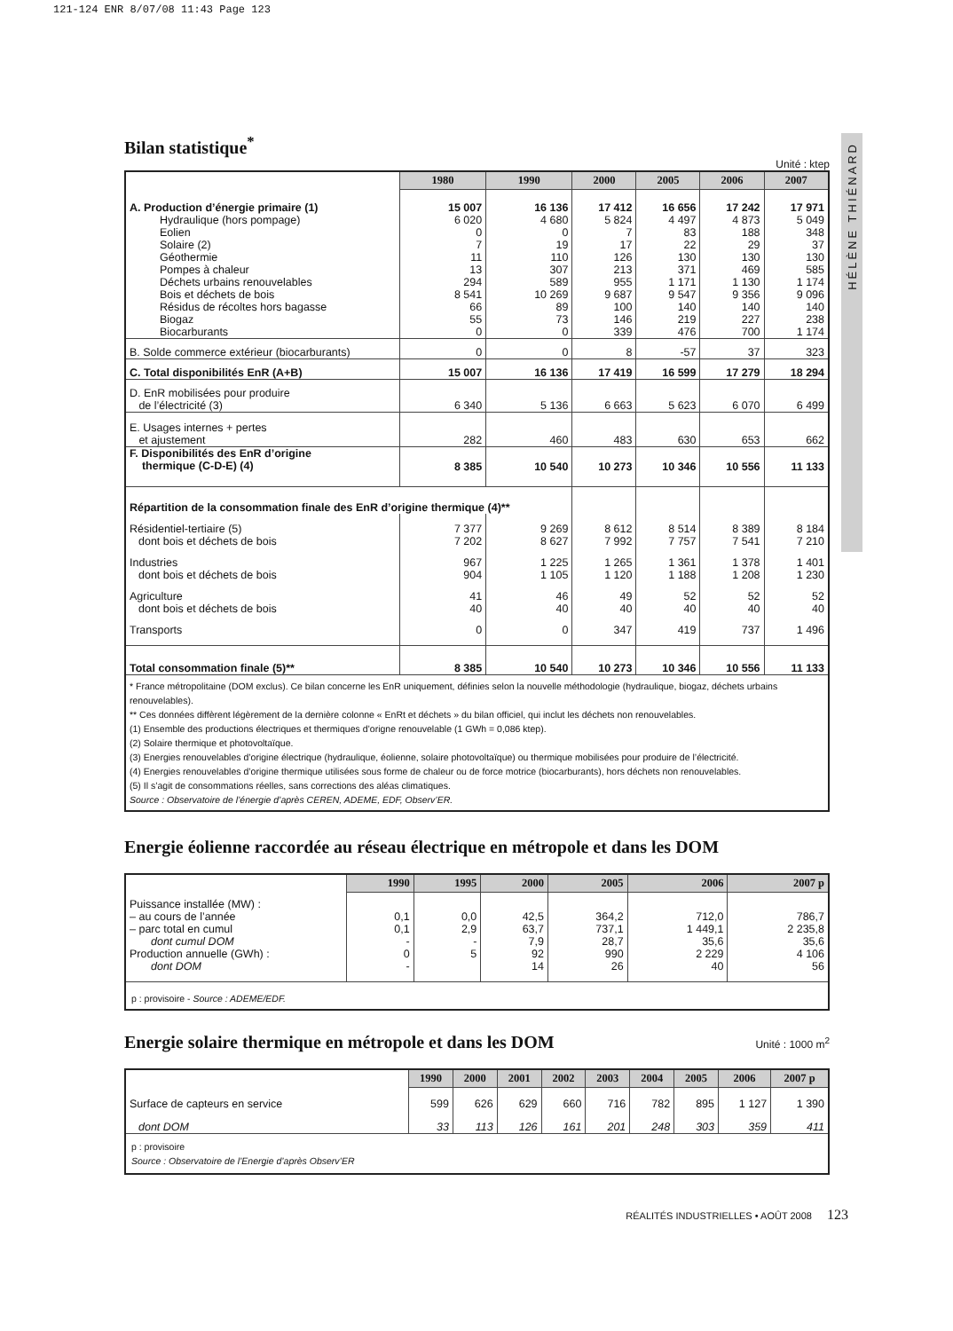121-124 ENR 8/07/08 11:43 Page 123
HÉLÈNE THIÉNARD
Bilan statistique<sup>*</sup>
Unité : ktep
| | 1980 | 1990 | 2000 | 2005 | 2006 | 2007 |
| A. Production d’énergie primaire (1) | 15 007 | 16 136 | 17 412 | 16 656 | 17 242 | 17 971 |
| Hydraulique (hors pompage) | 6 020 | 4 680 | 5 824 | 4 497 | 4 873 | 5 049 |
| Eolien | 0 | 0 | 7 | 83 | 188 | 348 |
| Solaire (2) | 7 | 19 | 17 | 22 | 29 | 37 |
| Géothermie | 11 | 110 | 126 | 130 | 130 | 130 |
| Pompes à chaleur | 13 | 307 | 213 | 371 | 469 | 585 |
| Déchets urbains renouvelables | 294 | 589 | 955 | 1 171 | 1 130 | 1 174 |
| Bois et déchets de bois | 8 541 | 10 269 | 9 687 | 9 547 | 9 356 | 9 096 |
| Résidus de récoltes hors bagasse | 66 | 89 | 100 | 140 | 140 | 140 |
| Biogaz | 55 | 73 | 146 | 219 | 227 | 238 |
| Biocarburants | 0 | 0 | 339 | 476 | 700 | 1 174 |
| B. Solde commerce extérieur (biocarburants) | 0 | 0 | 8 | -57 | 37 | 323 |
| C. Total disponibilités EnR (A+B) | 15 007 | 16 136 | 17 419 | 16 599 | 17 279 | 18 294 |
| D. EnR mobilisées pour produire de l’électricité (3) | 6 340 | 5 136 | 6 663 | 5 623 | 6 070 | 6 499 |
| E. Usages internes + pertes et ajustement | 282 | 460 | 483 | 630 | 653 | 662 |
| F. Disponibilités des EnR d’origine thermique (C-D-E) (4) | 8 385 | 10 540 | 10 273 | 10 346 | 10 556 | 11 133 |
| Répartition de la consommation finale des EnR d’origine thermique (4)** | | | | | | |
| Résidentiel-tertiaire (5) | 7 377 | 9 269 | 8 612 | 8 514 | 8 389 | 8 184 |
| dont bois et déchets de bois | 7 202 | 8 627 | 7 992 | 7 757 | 7 541 | 7 210 |
| Industries | 967 | 1 225 | 1 265 | 1 361 | 1 378 | 1 401 |
| dont bois et déchets de bois | 904 | 1 105 | 1 120 | 1 188 | 1 208 | 1 230 |
| Agriculture | 41 | 46 | 49 | 52 | 52 | 52 |
| dont bois et déchets de bois | 40 | 40 | 40 | 40 | 40 | 40 |
| Transports | 0 | 0 | 347 | 419 | 737 | 1 496 |
| Total consommation finale (5)** | 8 385 | 10 540 | 10 273 | 10 346 | 10 556 | 11 133 |
| * France métropolitaine (DOM exclus). Ce bilan concerne les EnR uniquement, définies selon la nouvelle méthodologie (hydraulique, biogaz, déchets urbains renouvelables). ** Ces données diffèrent légèrement de la dernière colonne « EnRt et déchets » du bilan officiel, qui inclut les déchets non renouvelables. (1) Ensemble des productions électriques et thermiques d’origne renouvelable (1 GWh = 0,086 ktep). (2) Solaire thermique et photovoltaïque. (3) Energies renouvelables d’origine électrique (hydraulique, éolienne, solaire photovoltaïque) ou thermique mobilisées pour produire de l’électricité. (4) Energies renouvelables d’origine thermique utilisées sous forme de chaleur ou de force motrice (biocarburants), hors déchets non renouvelables. (5) Il s’agit de consommations réelles, sans corrections des aléas climatiques. Source : Observatoire de l’énergie d’après CEREN, ADEME, EDF, Observ’ER. | | | | | | |
Energie éolienne raccordée au réseau électrique en métropole et dans les DOM
| | 1990 | 1995 | 2000 | 2005 | 2006 | 2007 p |
| Puissance installée (MW) : | | | | | | |
| – au cours de l’année | 0,1 | 0,0 | 42,5 | 364,2 | 712,0 | 786,7 |
| – parc total en cumul | 0,1 | 2,9 | 63,7 | 737,1 | 1 449,1 | 2 235,8 |
| dont cumul DOM | - | - | 7,9 | 28,7 | 35,6 | 35,6 |
| Production annuelle (GWh) : | 0 | 5 | 92 | 990 | 2 229 | 4 106 |
| dont DOM | - | | 14 | 26 | 40 | 56 |
| p : provisoire - Source : ADEME/EDF. | | | | | | |
Energie solaire thermique en métropole et dans les DOM
Unité : 1000 m<sup>2</sup>
| | 1990 | 2000 | 2001 | 2002 | 2003 | 2004 | 2005 | 2006 | 2007 p |
| Surface de capteurs en service | 599 | 626 | 629 | 660 | 716 | 782 | 895 | 1 127 | 1 390 |
| dont DOM | 33 | 113 | 126 | 161 | 201 | 248 | 303 | 359 | 411 |
| p : provisoire Source : Observatoire de l’Energie d’après Observ’ER | | | | | | | | | |
RÉALITÉS INDUSTRIELLES • AOÛT 2008 123